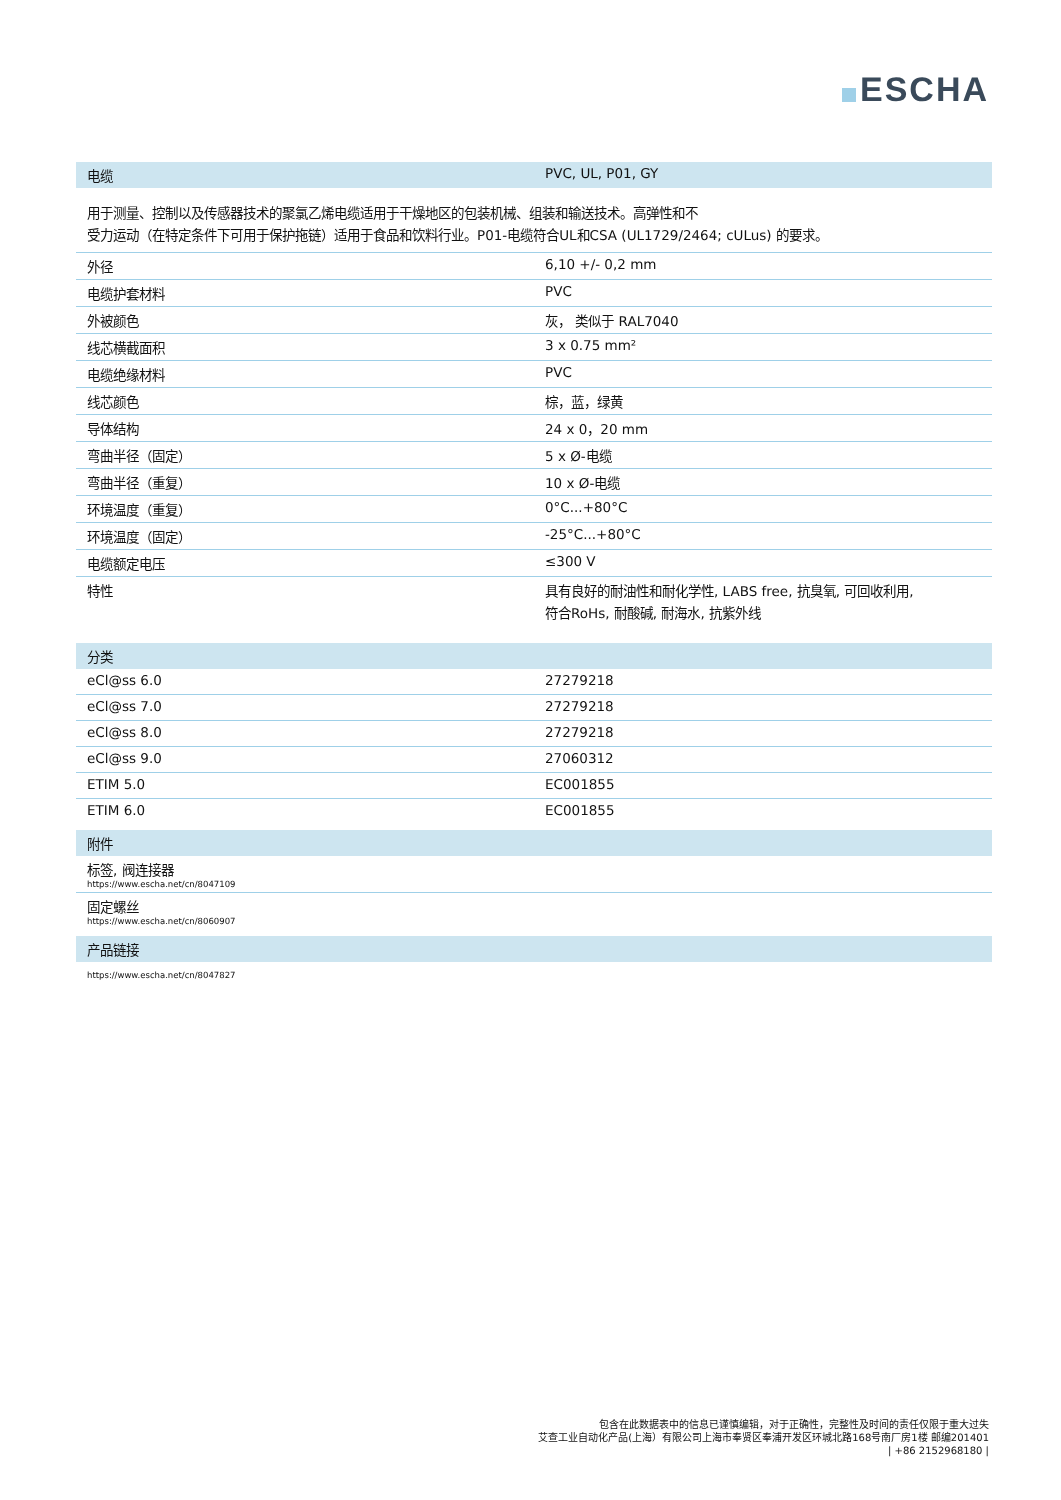ESCHA
| 电缆 | PVC, UL, P01, GY |
| --- | --- |
用于测量、控制以及传感器技术的聚氯乙烯电缆适用于干燥地区的包装机械、组装和输送技术。高弹性和不
受力运动（在特定条件下可用于保护拖链）适用于食品和饮料行业。P01-电缆符合UL和CSA (UL1729/2464; cULus) 的要求。
| 外径 | 6,10 +/- 0,2 mm |
| 电缆护套材料 | PVC |
| 外被颜色 | 灰， 类似于 RAL7040 |
| 线芯横截面积 | 3 x 0.75 mm² |
| 电缆绝缘材料 | PVC |
| 线芯颜色 | 棕，蓝，绿黄 |
| 导体结构 | 24 x 0，20 mm |
| 弯曲半径（固定） | 5 x Ø-电缆 |
| 弯曲半径（重复） | 10 x Ø-电缆 |
| 环境温度（重复） | 0°C...+80°C |
| 环境温度（固定） | -25°C...+80°C |
| 电缆额定电压 | ≤300 V |
| 特性 | 具有良好的耐油性和耐化学性, LABS free, 抗臭氧, 可回收利用, 符合RoHs, 耐酸碱, 耐海水, 抗紫外线 |
| 分类 | |
| --- | --- |
| eCl@ss 6.0 | 27279218 |
| eCl@ss 7.0 | 27279218 |
| eCl@ss 8.0 | 27279218 |
| eCl@ss 9.0 | 27060312 |
| ETIM 5.0 | EC001855 |
| ETIM 6.0 | EC001855 |
| 附件 | |
| 标签, 阀连接器 https://www.escha.net/cn/8047109 | |
| 固定螺丝 https://www.escha.net/cn/8060907 | |
| 产品链接 | |
| https://www.escha.net/cn/8047827 | |
包含在此数据表中的信息已谨慎编辑，对于正确性，完整性及时间的责任仅限于重大过失
艾查工业自动化产品(上海）有限公司上海市奉贤区奉浦开发区环城北路168号南厂房1楼 邮编201401
| +86 2152968180 |